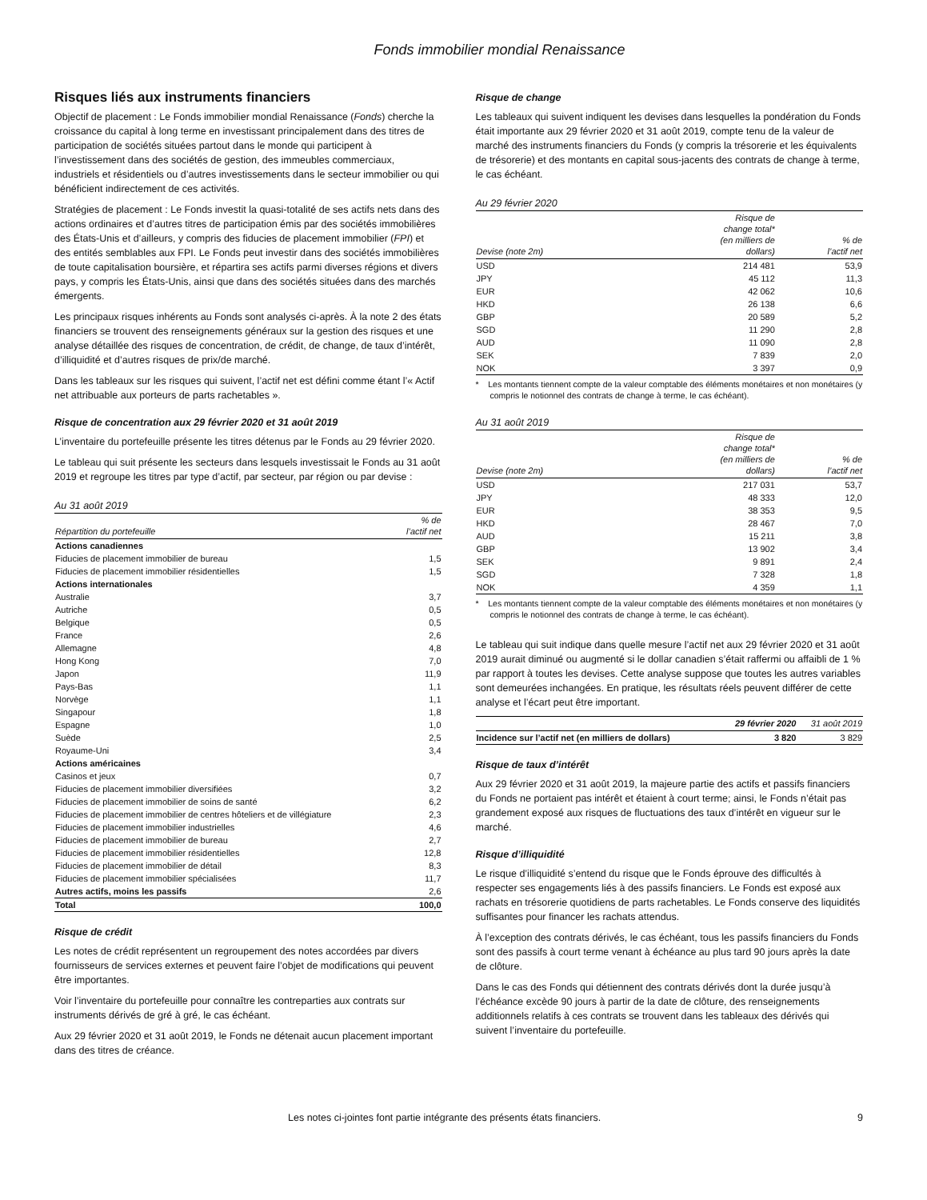Fonds immobilier mondial Renaissance
Risques liés aux instruments financiers
Objectif de placement : Le Fonds immobilier mondial Renaissance (Fonds) cherche la croissance du capital à long terme en investissant principalement dans des titres de participation de sociétés situées partout dans le monde qui participent à l’investissement dans des sociétés de gestion, des immeubles commerciaux, industriels et résidentiels ou d’autres investissements dans le secteur immobilier ou qui bénéficient indirectement de ces activités.
Stratégies de placement : Le Fonds investit la quasi-totalité de ses actifs nets dans des actions ordinaires et d’autres titres de participation émis par des sociétés immobilières des États-Unis et d’ailleurs, y compris des fiducies de placement immobilier (FPI) et des entités semblables aux FPI. Le Fonds peut investir dans des sociétés immobilières de toute capitalisation boursière, et répartira ses actifs parmi diverses régions et divers pays, y compris les États-Unis, ainsi que dans des sociétés situées dans des marchés émergents.
Les principaux risques inhérents au Fonds sont analysés ci-après. À la note 2 des états financiers se trouvent des renseignements généraux sur la gestion des risques et une analyse détaillée des risques de concentration, de crédit, de change, de taux d’intérêt, d’illiquidité et d’autres risques de prix/de marché.
Dans les tableaux sur les risques qui suivent, l’actif net est défini comme étant l’« Actif net attribuable aux porteurs de parts rachetables ».
Risque de concentration aux 29 février 2020 et 31 août 2019
L’inventaire du portefeuille présente les titres détenus par le Fonds au 29 février 2020.
Le tableau qui suit présente les secteurs dans lesquels investissait le Fonds au 31 août 2019 et regroupe les titres par type d’actif, par secteur, par région ou par devise :
Au 31 août 2019
| Répartition du portefeuille | % de l’actif net |
| --- | --- |
| Actions canadiennes | |
| Fiducies de placement immobilier de bureau | 1,5 |
| Fiducies de placement immobilier résidentielles | 1,5 |
| Actions internationales | |
| Australie | 3,7 |
| Autriche | 0,5 |
| Belgique | 0,5 |
| France | 2,6 |
| Allemagne | 4,8 |
| Hong Kong | 7,0 |
| Japon | 11,9 |
| Pays-Bas | 1,1 |
| Norvège | 1,1 |
| Singapour | 1,8 |
| Espagne | 1,0 |
| Suède | 2,5 |
| Royaume-Uni | 3,4 |
| Actions américaines | |
| Casinos et jeux | 0,7 |
| Fiducies de placement immobilier diversifiées | 3,2 |
| Fiducies de placement immobilier de soins de santé | 6,2 |
| Fiducies de placement immobilier de centres hôteliers et de villégiature | 2,3 |
| Fiducies de placement immobilier industrielles | 4,6 |
| Fiducies de placement immobilier de bureau | 2,7 |
| Fiducies de placement immobilier résidentielles | 12,8 |
| Fiducies de placement immobilier de détail | 8,3 |
| Fiducies de placement immobilier spécialisées | 11,7 |
| Autres actifs, moins les passifs | 2,6 |
| Total | 100,0 |
Risque de crédit
Les notes de crédit représentent un regroupement des notes accordées par divers fournisseurs de services externes et peuvent faire l’objet de modifications qui peuvent être importantes.
Voir l’inventaire du portefeuille pour connaître les contreparties aux contrats sur instruments dérivés de gré à gré, le cas échéant.
Aux 29 février 2020 et 31 août 2019, le Fonds ne détenait aucun placement important dans des titres de créance.
Risque de change
Les tableaux qui suivent indiquent les devises dans lesquelles la pondération du Fonds était importante aux 29 février 2020 et 31 août 2019, compte tenu de la valeur de marché des instruments financiers du Fonds (y compris la trésorerie et les équivalents de trésorerie) et des montants en capital sous-jacents des contrats de change à terme, le cas échéant.
Au 29 février 2020
| Devise (note 2m) | Risque de change total* (en milliers de dollars) | % de l’actif net |
| --- | --- | --- |
| USD | 214 481 | 53,9 |
| JPY | 45 112 | 11,3 |
| EUR | 42 062 | 10,6 |
| HKD | 26 138 | 6,6 |
| GBP | 20 589 | 5,2 |
| SGD | 11 290 | 2,8 |
| AUD | 11 090 | 2,8 |
| SEK | 7 839 | 2,0 |
| NOK | 3 397 | 0,9 |
* Les montants tiennent compte de la valeur comptable des éléments monétaires et non monétaires (y compris le notionnel des contrats de change à terme, le cas échéant).
Au 31 août 2019
| Devise (note 2m) | Risque de change total* (en milliers de dollars) | % de l’actif net |
| --- | --- | --- |
| USD | 217 031 | 53,7 |
| JPY | 48 333 | 12,0 |
| EUR | 38 353 | 9,5 |
| HKD | 28 467 | 7,0 |
| AUD | 15 211 | 3,8 |
| GBP | 13 902 | 3,4 |
| SEK | 9 891 | 2,4 |
| SGD | 7 328 | 1,8 |
| NOK | 4 359 | 1,1 |
* Les montants tiennent compte de la valeur comptable des éléments monétaires et non monétaires (y compris le notionnel des contrats de change à terme, le cas échéant).
Le tableau qui suit indique dans quelle mesure l’actif net aux 29 février 2020 et 31 août 2019 aurait diminué ou augmenté si le dollar canadien s’était raffermi ou affaibli de 1 % par rapport à toutes les devises. Cette analyse suppose que toutes les autres variables sont demeurées inchangées. En pratique, les résultats réels peuvent différer de cette analyse et l’écart peut être important.
| | 29 février 2020 | 31 août 2019 |
| --- | --- | --- |
| Incidence sur l’actif net (en milliers de dollars) | 3 820 | 3 829 |
Risque de taux d’intérêt
Aux 29 février 2020 et 31 août 2019, la majeure partie des actifs et passifs financiers du Fonds ne portaient pas intérêt et étaient à court terme; ainsi, le Fonds n’était pas grandement exposé aux risques de fluctuations des taux d’intérêt en vigueur sur le marché.
Risque d’illiquidité
Le risque d’illiquidité s’entend du risque que le Fonds éprouve des difficultés à respecter ses engagements liés à des passifs financiers. Le Fonds est exposé aux rachats en trésorerie quotidiens de parts rachetables. Le Fonds conserve des liquidités suffisantes pour financer les rachats attendus.
À l’exception des contrats dérivés, le cas échéant, tous les passifs financiers du Fonds sont des passifs à court terme venant à échéance au plus tard 90 jours après la date de clôture.
Dans le cas des Fonds qui détiennent des contrats dérivés dont la durée jusqu’à l’échéance excède 90 jours à partir de la date de clôture, des renseignements additionnels relatifs à ces contrats se trouvent dans les tableaux des dérivés qui suivent l’inventaire du portefeuille.
Les notes ci-jointes font partie intégrante des présents états financiers. 9